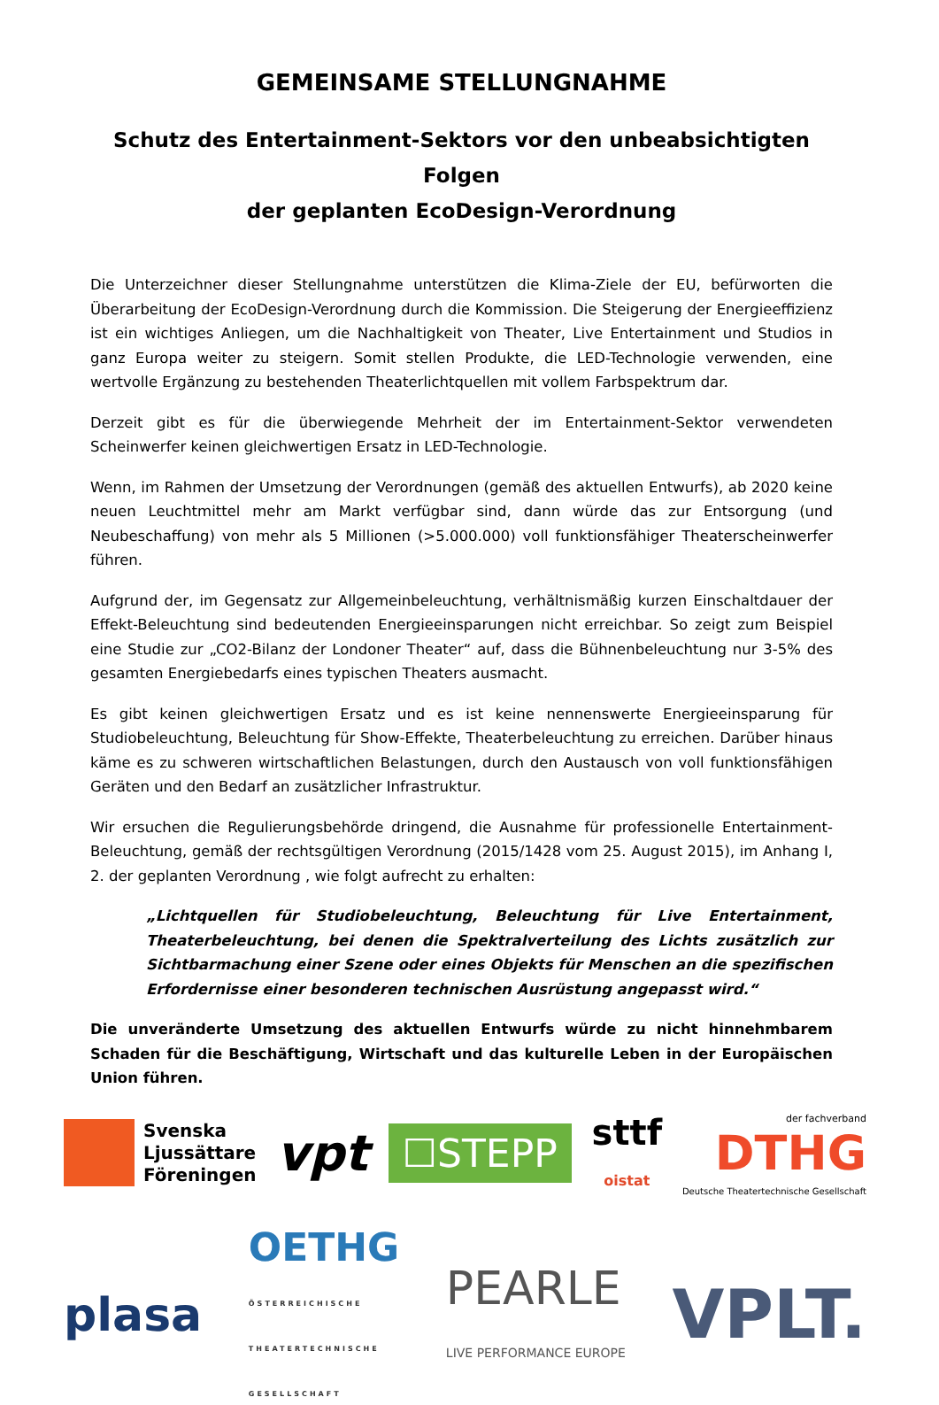GEMEINSAME STELLUNGNAHME
Schutz des Entertainment-Sektors vor den unbeabsichtigten Folgen
der geplanten EcoDesign-Verordnung
Die Unterzeichner dieser Stellungnahme unterstützen die Klima-Ziele der EU, befürworten die Überarbeitung der EcoDesign-Verordnung durch die Kommission. Die Steigerung der Energieeffizienz ist ein wichtiges Anliegen, um die Nachhaltigkeit von Theater, Live Entertainment und Studios in ganz Europa weiter zu steigern. Somit stellen Produkte, die LED-Technologie verwenden, eine wertvolle Ergänzung zu bestehenden Theaterlichtquellen mit vollem Farbspektrum dar.
Derzeit gibt es für die überwiegende Mehrheit der im Entertainment-Sektor verwendeten Scheinwerfer keinen gleichwertigen Ersatz in LED-Technologie.
Wenn, im Rahmen der Umsetzung der Verordnungen (gemäß des aktuellen Entwurfs), ab 2020 keine neuen Leuchtmittel mehr am Markt verfügbar sind, dann würde das zur Entsorgung (und Neubeschaffung) von mehr als 5 Millionen (>5.000.000) voll funktionsfähiger Theaterscheinwerfer führen.
Aufgrund der, im Gegensatz zur Allgemeinbeleuchtung, verhältnismäßig kurzen Einschaltdauer der Effekt-Beleuchtung sind bedeutenden Energieeinsparungen nicht erreichbar. So zeigt zum Beispiel eine Studie zur „CO2-Bilanz der Londoner Theater“ auf, dass die Bühnenbeleuchtung nur 3-5% des gesamten Energiebedarfs eines typischen Theaters ausmacht.
Es gibt keinen gleichwertigen Ersatz und es ist keine nennenswerte Energieeinsparung für Studiobeleuchtung, Beleuchtung für Show-Effekte, Theaterbeleuchtung zu erreichen. Darüber hinaus käme es zu schweren wirtschaftlichen Belastungen, durch den Austausch von voll funktionsfähigen Geräten und den Bedarf an zusätzlicher Infrastruktur.
Wir ersuchen die Regulierungsbehörde dringend, die Ausnahme für professionelle Entertainment-Beleuchtung, gemäß der rechtsgültigen Verordnung (2015/1428 vom 25. August 2015), im Anhang I, 2. der geplanten Verordnung , wie folgt aufrecht zu erhalten:
„Lichtquellen für Studiobeleuchtung, Beleuchtung für Live Entertainment, Theaterbeleuchtung, bei denen die Spektralverteilung des Lichts zusätzlich zur Sichtbarmachung einer Szene oder eines Objekts für Menschen an die spezifischen Erfordernisse einer besonderen technischen Ausrüstung angepasst wird.“
Die unveränderte Umsetzung des aktuellen Entwurfs würde zu nicht hinnehmbarem Schaden für die Beschäftigung, Wirtschaft und das kulturelle Leben in der Europäischen Union führen.
Svenska
Ljussättare
Föreningen
vpt
☐STEPP
sttf
oistat
der fachverband
DTHG
Deutsche Theatertechnische Gesellschaft
plasa
OETHG
ÖSTERREICHISCHE
THEATERTECHNISCHE
GESELLSCHAFT
PEARLE
LIVE PERFORMANCE EUROPE
VPLT.